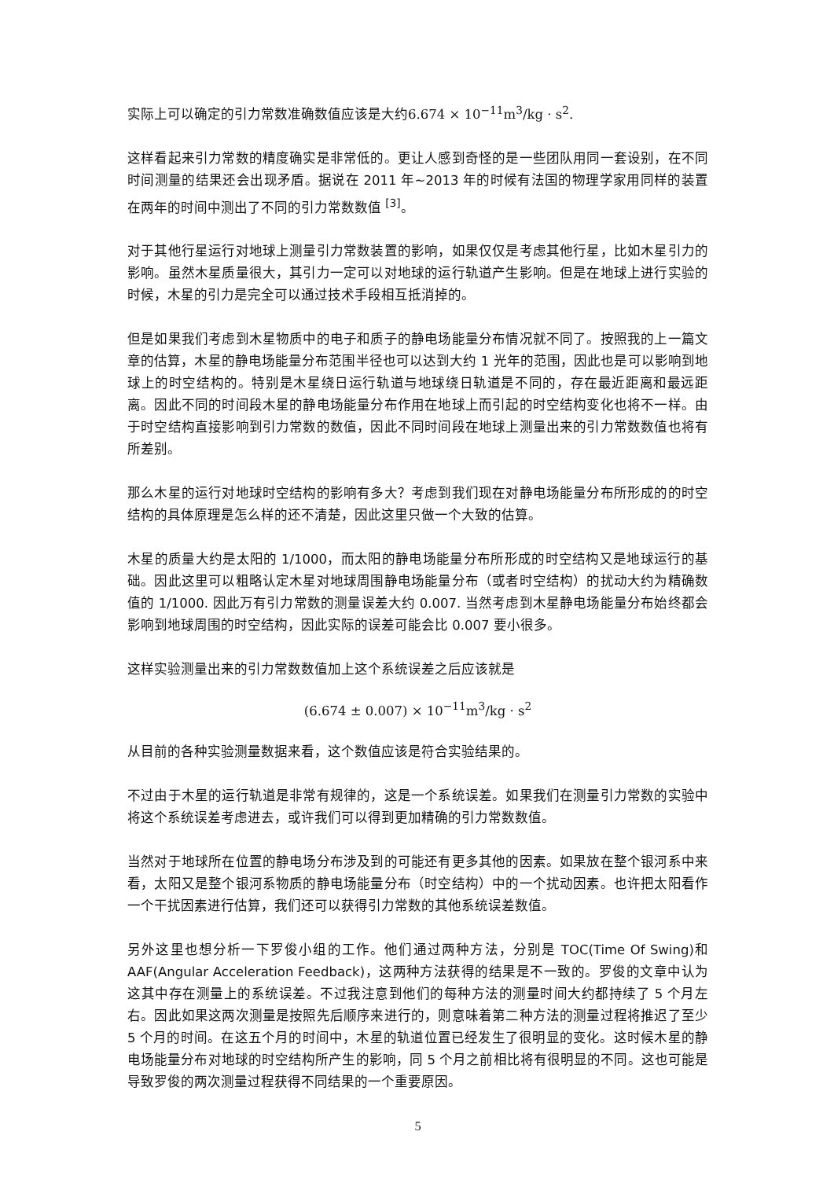实际上可以确定的引力常数准确数值应该是大约6.674 × 10<sup>−11</sup>m<sup>3</sup>/kg · s<sup>2</sup>.
这样看起来引力常数的精度确实是非常低的。更让人感到奇怪的是一些团队用同一套设别，在不同时间测量的结果还会出现矛盾。据说在 2011 年~2013 年的时候有法国的物理学家用同样的装置在两年的时间中测出了不同的引力常数数值 <sup>[3]</sup>。
对于其他行星运行对地球上测量引力常数装置的影响，如果仅仅是考虑其他行星，比如木星引力的影响。虽然木星质量很大，其引力一定可以对地球的运行轨道产生影响。但是在地球上进行实验的时候，木星的引力是完全可以通过技术手段相互抵消掉的。
但是如果我们考虑到木星物质中的电子和质子的静电场能量分布情况就不同了。按照我的上一篇文章的估算，木星的静电场能量分布范围半径也可以达到大约 1 光年的范围，因此也是可以影响到地球上的时空结构的。特别是木星绕日运行轨道与地球绕日轨道是不同的，存在最近距离和最远距离。因此不同的时间段木星的静电场能量分布作用在地球上而引起的时空结构变化也将不一样。由于时空结构直接影响到引力常数的数值，因此不同时间段在地球上测量出来的引力常数数值也将有所差别。
那么木星的运行对地球时空结构的影响有多大？考虑到我们现在对静电场能量分布所形成的的时空结构的具体原理是怎么样的还不清楚，因此这里只做一个大致的估算。
木星的质量大约是太阳的 1/1000，而太阳的静电场能量分布所形成的时空结构又是地球运行的基础。因此这里可以粗略认定木星对地球周围静电场能量分布（或者时空结构）的扰动大约为精确数值的 1/1000. 因此万有引力常数的测量误差大约 0.007. 当然考虑到木星静电场能量分布始终都会影响到地球周围的时空结构，因此实际的误差可能会比 0.007 要小很多。
这样实验测量出来的引力常数数值加上这个系统误差之后应该就是
(6.674 ± 0.007) × 10<sup>−11</sup>m<sup>3</sup>/kg · s<sup>2</sup>
从目前的各种实验测量数据来看，这个数值应该是符合实验结果的。
不过由于木星的运行轨道是非常有规律的，这是一个系统误差。如果我们在测量引力常数的实验中将这个系统误差考虑进去，或许我们可以得到更加精确的引力常数数值。
当然对于地球所在位置的静电场分布涉及到的可能还有更多其他的因素。如果放在整个银河系中来看，太阳又是整个银河系物质的静电场能量分布（时空结构）中的一个扰动因素。也许把太阳看作一个干扰因素进行估算，我们还可以获得引力常数的其他系统误差数值。
另外这里也想分析一下罗俊小组的工作。他们通过两种方法，分别是 TOC(Time Of Swing)和 AAF(Angular Acceleration Feedback)，这两种方法获得的结果是不一致的。罗俊的文章中认为这其中存在测量上的系统误差。不过我注意到他们的每种方法的测量时间大约都持续了 5 个月左右。因此如果这两次测量是按照先后顺序来进行的，则意味着第二种方法的测量过程将推迟了至少 5 个月的时间。在这五个月的时间中，木星的轨道位置已经发生了很明显的变化。这时候木星的静电场能量分布对地球的时空结构所产生的影响，同 5 个月之前相比将有很明显的不同。这也可能是导致罗俊的两次测量过程获得不同结果的一个重要原因。
5